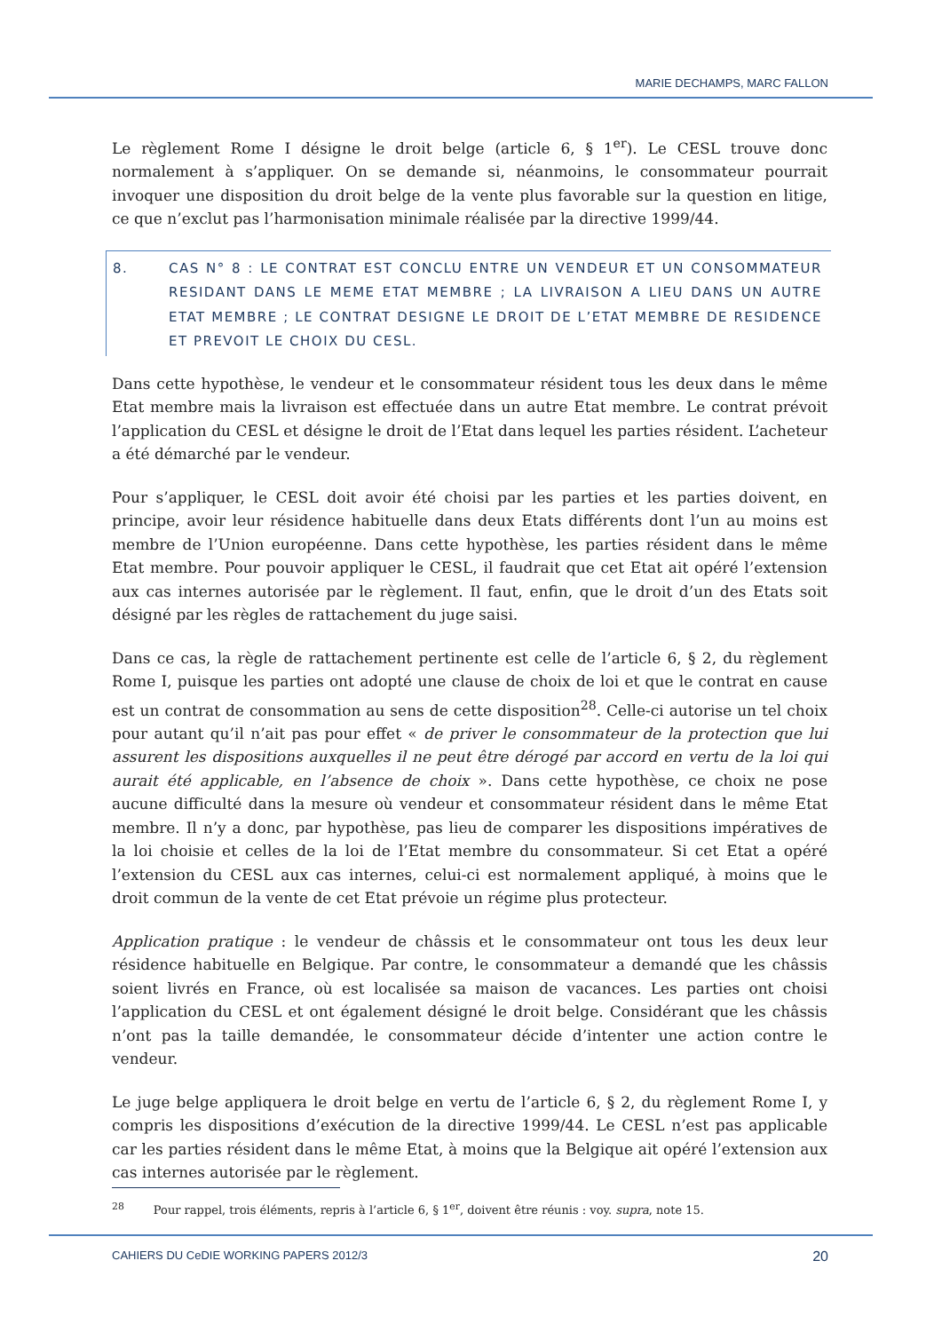MARIE DECHAMPS, MARC FALLON
Le règlement Rome I désigne le droit belge (article 6, § 1<sup>er</sup>). Le CESL trouve donc normalement à s’appliquer. On se demande si, néanmoins, le consommateur pourrait invoquer une disposition du droit belge de la vente plus favorable sur la question en litige, ce que n’exclut pas l’harmonisation minimale réalisée par la directive 1999/44.
8. CAS N° 8 : LE CONTRAT EST CONCLU ENTRE UN VENDEUR ET UN CONSOMMATEUR RESIDANT DANS LE MEME ETAT MEMBRE ; LA LIVRAISON A LIEU DANS UN AUTRE ETAT MEMBRE ; LE CONTRAT DESIGNE LE DROIT DE L’ETAT MEMBRE DE RESIDENCE ET PREVOIT LE CHOIX DU CESL.
Dans cette hypothèse, le vendeur et le consommateur résident tous les deux dans le même Etat membre mais la livraison est effectuée dans un autre Etat membre. Le contrat prévoit l’application du CESL et désigne le droit de l’Etat dans lequel les parties résident. L’acheteur a été démarché par le vendeur.
Pour s’appliquer, le CESL doit avoir été choisi par les parties et les parties doivent, en principe, avoir leur résidence habituelle dans deux Etats différents dont l’un au moins est membre de l’Union européenne. Dans cette hypothèse, les parties résident dans le même Etat membre. Pour pouvoir appliquer le CESL, il faudrait que cet Etat ait opéré l’extension aux cas internes autorisée par le règlement. Il faut, enfin, que le droit d’un des Etats soit désigné par les règles de rattachement du juge saisi.
Dans ce cas, la règle de rattachement pertinente est celle de l’article 6, § 2, du règlement Rome I, puisque les parties ont adopté une clause de choix de loi et que le contrat en cause est un contrat de consommation au sens de cette disposition<sup>28</sup>. Celle-ci autorise un tel choix pour autant qu’il n’ait pas pour effet « de priver le consommateur de la protection que lui assurent les dispositions auxquelles il ne peut être dérogé par accord en vertu de la loi qui aurait été applicable, en l’absence de choix ». Dans cette hypothèse, ce choix ne pose aucune difficulté dans la mesure où vendeur et consommateur résident dans le même Etat membre. Il n’y a donc, par hypothèse, pas lieu de comparer les dispositions impératives de la loi choisie et celles de la loi de l’Etat membre du consommateur. Si cet Etat a opéré l’extension du CESL aux cas internes, celui-ci est normalement appliqué, à moins que le droit commun de la vente de cet Etat prévoie un régime plus protecteur.
Application pratique : le vendeur de châssis et le consommateur ont tous les deux leur résidence habituelle en Belgique. Par contre, le consommateur a demandé que les châssis soient livrés en France, où est localisée sa maison de vacances. Les parties ont choisi l’application du CESL et ont également désigné le droit belge. Considérant que les châssis n’ont pas la taille demandée, le consommateur décide d’intenter une action contre le vendeur.
Le juge belge appliquera le droit belge en vertu de l’article 6, § 2, du règlement Rome I, y compris les dispositions d’exécution de la directive 1999/44. Le CESL n’est pas applicable car les parties résident dans le même Etat, à moins que la Belgique ait opéré l’extension aux cas internes autorisée par le règlement.
<sup>28</sup> Pour rappel, trois éléments, repris à l’article 6, § 1<sup>er</sup>, doivent être réunis : voy. supra, note 15.
CAHIERS DU CeDIE WORKING PAPERS 2012/3 20